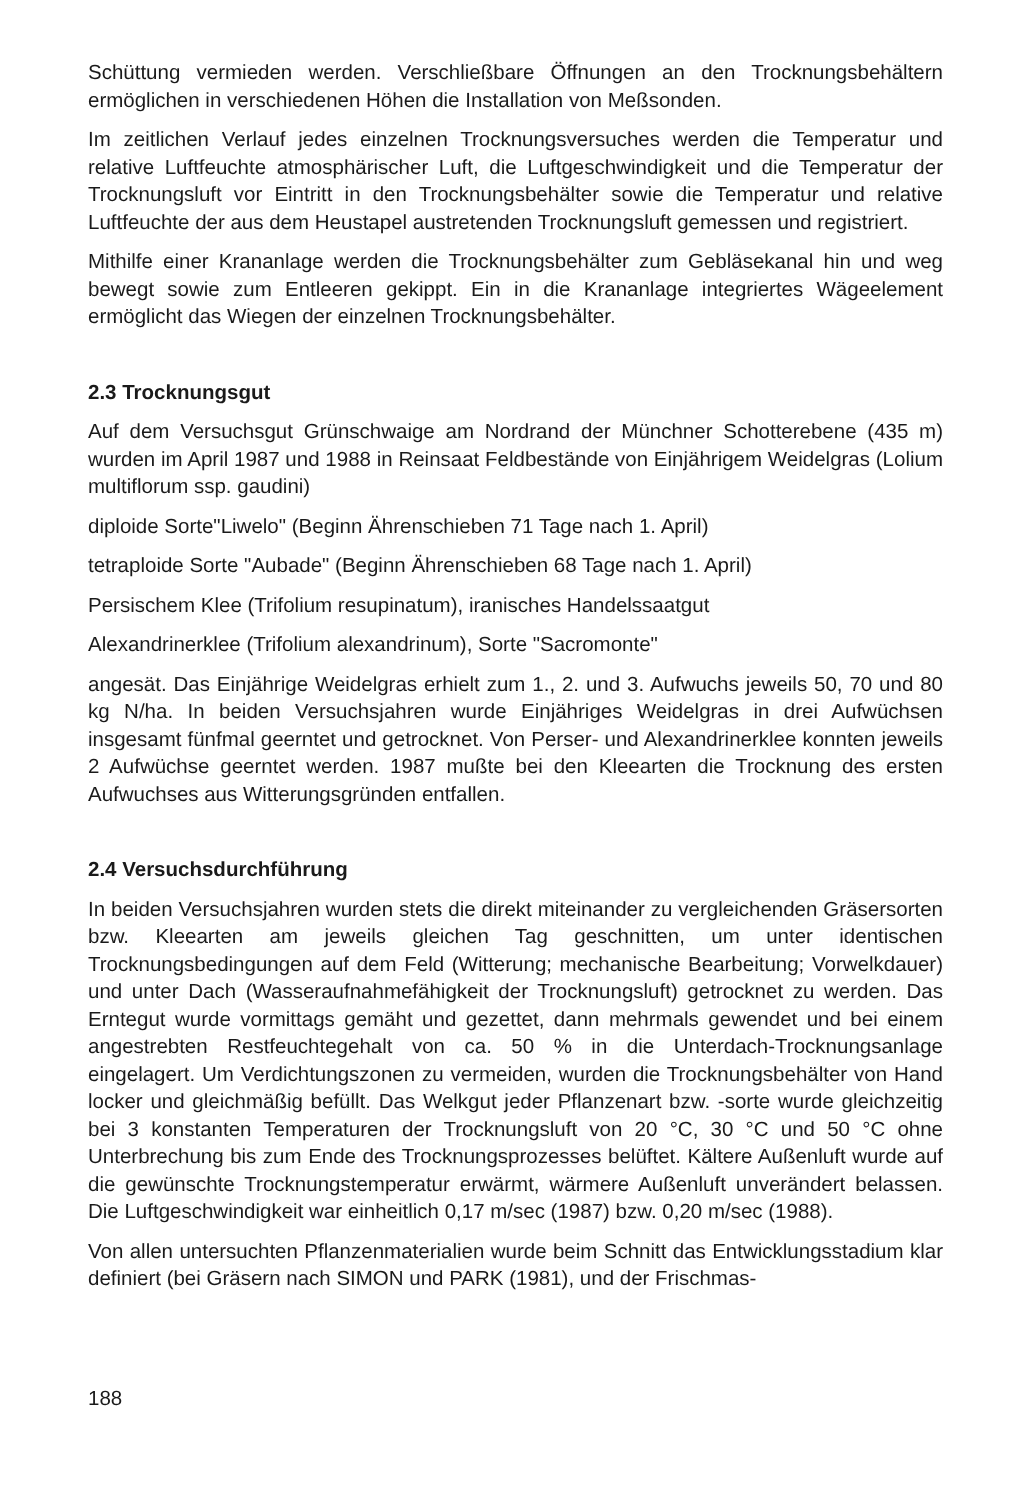Schüttung vermieden werden. Verschließbare Öffnungen an den Trocknungsbehältern ermöglichen in verschiedenen Höhen die Installation von Meßsonden.
Im zeitlichen Verlauf jedes einzelnen Trocknungsversuches werden die Temperatur und relative Luftfeuchte atmosphärischer Luft, die Luftgeschwindigkeit und die Temperatur der Trocknungsluft vor Eintritt in den Trocknungsbehälter sowie die Temperatur und relative Luftfeuchte der aus dem Heustapel austretenden Trocknungsluft gemessen und registriert.
Mithilfe einer Krananlage werden die Trocknungsbehälter zum Gebläsekanal hin und weg bewegt sowie zum Entleeren gekippt. Ein in die Krananlage integriertes Wägeelement ermöglicht das Wiegen der einzelnen Trocknungsbehälter.
2.3 Trocknungsgut
Auf dem Versuchsgut Grünschwaige am Nordrand der Münchner Schotterebene (435 m) wurden im April 1987 und 1988 in Reinsaat Feldbestände von Einjährigem Weidelgras (Lolium multiflorum ssp. gaudini)
diploide Sorte"Liwelo" (Beginn Ährenschieben 71 Tage nach 1. April)
tetraploide Sorte "Aubade" (Beginn Ährenschieben 68 Tage nach 1. April)
Persischem Klee (Trifolium resupinatum), iranisches Handelssaatgut
Alexandrinerklee (Trifolium alexandrinum), Sorte "Sacromonte"
angesät. Das Einjährige Weidelgras erhielt zum 1., 2. und 3. Aufwuchs jeweils 50, 70 und 80 kg N/ha. In beiden Versuchsjahren wurde Einjähriges Weidelgras in drei Aufwüchsen insgesamt fünfmal geerntet und getrocknet. Von Perser- und Alexandrinerklee konnten jeweils 2 Aufwüchse geerntet werden. 1987 mußte bei den Kleearten die Trocknung des ersten Aufwuchses aus Witterungsgründen entfallen.
2.4 Versuchsdurchführung
In beiden Versuchsjahren wurden stets die direkt miteinander zu vergleichenden Gräsersorten bzw. Kleearten am jeweils gleichen Tag geschnitten, um unter identischen Trocknungsbedingungen auf dem Feld (Witterung; mechanische Bearbeitung; Vorwelkdauer) und unter Dach (Wasseraufnahmefähigkeit der Trocknungsluft) getrocknet zu werden. Das Erntegut wurde vormittags gemäht und gezettet, dann mehrmals gewendet und bei einem angestrebten Restfeuchtegehalt von ca. 50 % in die Unterdach-Trocknungsanlage eingelagert. Um Verdichtungszonen zu vermeiden, wurden die Trocknungsbehälter von Hand locker und gleichmäßig befüllt. Das Welkgut jeder Pflanzenart bzw. -sorte wurde gleichzeitig bei 3 konstanten Temperaturen der Trocknungsluft von 20 °C, 30 °C und 50 °C ohne Unterbrechung bis zum Ende des Trocknungsprozesses belüftet. Kältere Außenluft wurde auf die gewünschte Trocknungstemperatur erwärmt, wärmere Außenluft unverändert belassen. Die Luftgeschwindigkeit war einheitlich 0,17 m/sec (1987) bzw. 0,20 m/sec (1988).
Von allen untersuchten Pflanzenmaterialien wurde beim Schnitt das Entwicklungsstadium klar definiert (bei Gräsern nach SIMON und PARK (1981), und der Frischmas-
188